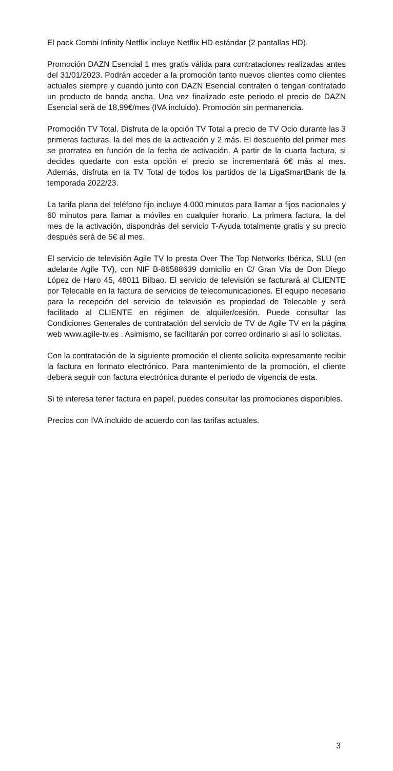El pack Combi Infinity Netflix incluye Netflix HD estándar (2 pantallas HD).
Promoción DAZN Esencial 1 mes gratis válida para contrataciones realizadas antes del 31/01/2023. Podrán acceder a la promoción tanto nuevos clientes como clientes actuales siempre y cuando junto con DAZN Esencial contraten o tengan contratado un producto de banda ancha. Una vez finalizado este periodo el precio de DAZN Esencial será de 18,99€/mes (IVA incluido). Promoción sin permanencia.
Promoción TV Total. Disfruta de la opción TV Total a precio de TV Ocio durante las 3 primeras facturas, la del mes de la activación y 2 más. El descuento del primer mes se prorratea en función de la fecha de activación. A partir de la cuarta factura, si decides quedarte con esta opción el precio se incrementará 6€ más al mes. Además, disfruta en la TV Total de todos los partidos de la LigaSmartBank de la temporada 2022/23.
La tarifa plana del teléfono fijo incluye 4.000 minutos para llamar a fijos nacionales y 60 minutos para llamar a móviles en cualquier horario. La primera factura, la del mes de la activación, dispondrás del servicio T-Ayuda totalmente gratis y su precio después será de 5€ al mes.
El servicio de televisión Agile TV lo presta Over The Top Networks Ibérica, SLU (en adelante Agile TV), con NIF B-86588639 domicilio en C/ Gran Vía de Don Diego López de Haro 45, 48011 Bilbao. El servicio de televisión se facturará al CLIENTE por Telecable en la factura de servicios de telecomunicaciones. El equipo necesario para la recepción del servicio de televisión es propiedad de Telecable y será facilitado al CLIENTE en régimen de alquiler/cesión. Puede consultar las Condiciones Generales de contratación del servicio de TV de Agile TV en la página web www.agile-tv.es . Asimismo, se facilitarán por correo ordinario si así lo solicitas.
Con la contratación de la siguiente promoción el cliente solicita expresamente recibir la factura en formato electrónico. Para mantenimiento de la promoción, el cliente deberá seguir con factura electrónica durante el periodo de vigencia de esta.
Si te interesa tener factura en papel, puedes consultar las promociones disponibles.
Precios con IVA incluido de acuerdo con las tarifas actuales.
3